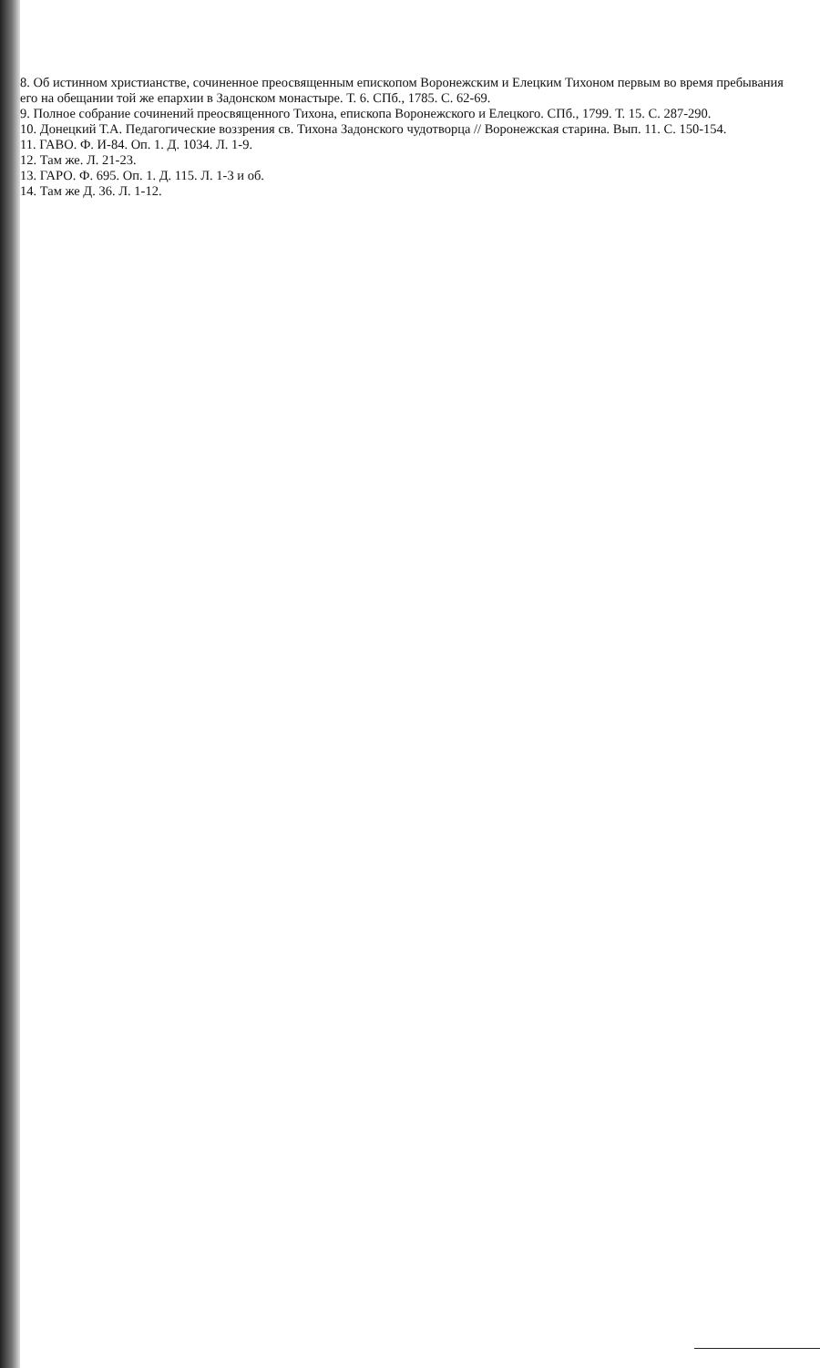8. Об истинном христианстве, сочиненное преосвященным епископом Воронежским и Елецким Тихоном первым во время пребывания его на обещании той же епархии в Задонском монастыре. Т. 6. СПб., 1785. С. 62-69.
9. Полное собрание сочинений преосвященного Тихона, епископа Воронежского и Елецкого. СПб., 1799. Т. 15. С. 287-290.
10. Донецкий Т.А. Педагогические воззрения св. Тихона Задонского чудотворца // Воронежская старина. Вып. 11. С. 150-154.
11. ГАВО. Ф. И-84. Оп. 1. Д. 1034. Л. 1-9.
12. Там же. Л. 21-23.
13. ГАРО. Ф. 695. Оп. 1. Д. 115. Л. 1-3 и об.
14. Там же Д. 36. Л. 1-12.